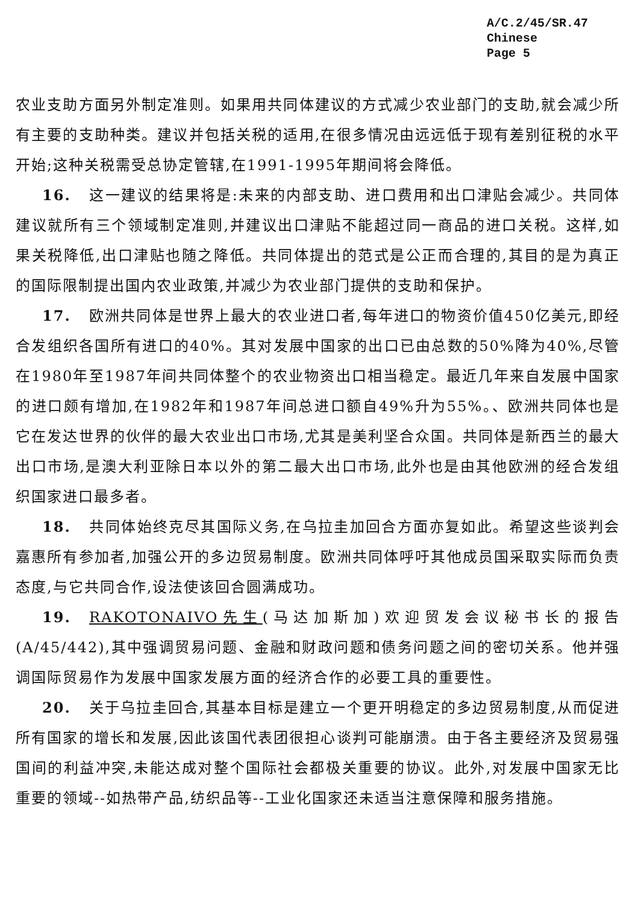A/C.2/45/SR.47
Chinese
Page 5
农业支助方面另外制定准则。如果用共同体建议的方式减少农业部门的支助,就会减少所有主要的支助种类。建议并包括关税的适用,在很多情况由远远低于现有差别征税的水平开始;这种关税需受总协定管辖,在1991-1995年期间将会降低。
16. 这一建议的结果将是:未来的内部支助、进口费用和出口津贴会减少。共同体建议就所有三个领域制定准则,并建议出口津贴不能超过同一商品的进口关税。这样,如果关税降低,出口津贴也随之降低。共同体提出的范式是公正而合理的,其目的是为真正的国际限制提出国内农业政策,并减少为农业部门提供的支助和保护。
17. 欧洲共同体是世界上最大的农业进口者,每年进口的物资价值450亿美元,即经合发组织各国所有进口的40%。其对发展中国家的出口已由总数的50%降为40%,尽管在1980年至1987年间共同体整个的农业物资出口相当稳定。最近几年来自发展中国家的进口颇有增加,在1982年和1987年间总进口额自49%升为55%。、欧洲共同体也是它在发达世界的伙伴的最大农业出口市场,尤其是美利坚合众国。共同体是新西兰的最大出口市场,是澳大利亚除日本以外的第二最大出口市场,此外也是由其他欧洲的经合发组织国家进口最多者。
18. 共同体始终克尽其国际义务,在乌拉圭加回合方面亦复如此。希望这些谈判会嘉惠所有参加者,加强公开的多边贸易制度。欧洲共同体呼吁其他成员国采取实际而负责态度,与它共同合作,设法使该回合圆满成功。
19. RAKOTONAIVO先生(马达加斯加)欢迎贸发会议秘书长的报告(A/45/442),其中强调贸易问题、金融和财政问题和债务问题之间的密切关系。他并强调国际贸易作为发展中国家发展方面的经济合作的必要工具的重要性。
20. 关于乌拉圭回合,其基本目标是建立一个更开明稳定的多边贸易制度,从而促进所有国家的增长和发展,因此该国代表团很担心谈判可能崩溃。由于各主要经济及贸易强国间的利益冲突,未能达成对整个国际社会都极关重要的协议。此外,对发展中国家无比重要的领域--如热带产品,纺织品等--工业化国家还未适当注意保障和服务措施。